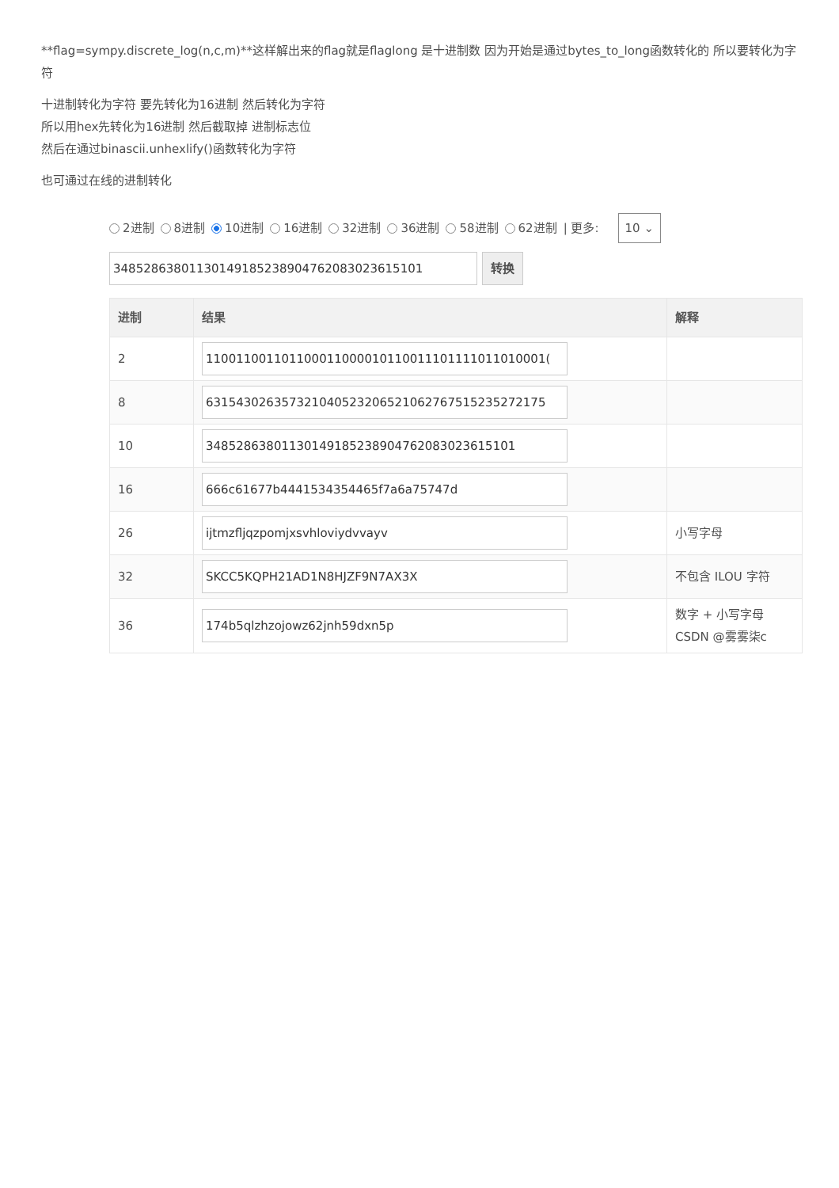**flag=sympy.discrete_log(n,c,m)**这样解出来的flag就是flaglong 是十进制数 因为开始是通过bytes_to_long函数转化的 所以要转化为字符
十进制转化为字符 要先转化为16进制 然后转化为字符
所以用hex先转化为16进制 然后截取掉 进制标志位
然后在通过binascii.unhexlify()函数转化为字符
也可通过在线的进制转化
2进制 8进制 10进制 16进制 32进制 36进制 58进制 62进制 | 更多: 10 ⌄
34852863801130149185238904762083023615101 转换
| 进制 | 结果 | 解释 |
| --- | --- | --- |
| 2 | 110011001101100011000010110011101111011010001( | |
| 8 | 63154302635732104052320652106276751523527217​5 | |
| 10 | 34852863801130149185238904762083023615101 | |
| 16 | 666c61677b4441534354465f7a6a75747d | |
| 26 | ijtmzfljqzpomjxsvhloviydvvayv | 小写字母 |
| 32 | SKCC5KQPH21AD1N8HJZF9N7AX3X | 不包含 ILOU 字符 |
| 36 | 174b5qlzhzojowz62jnh59dxn5p | 数字 + 小写字母 CSDN @雾雾柒c |